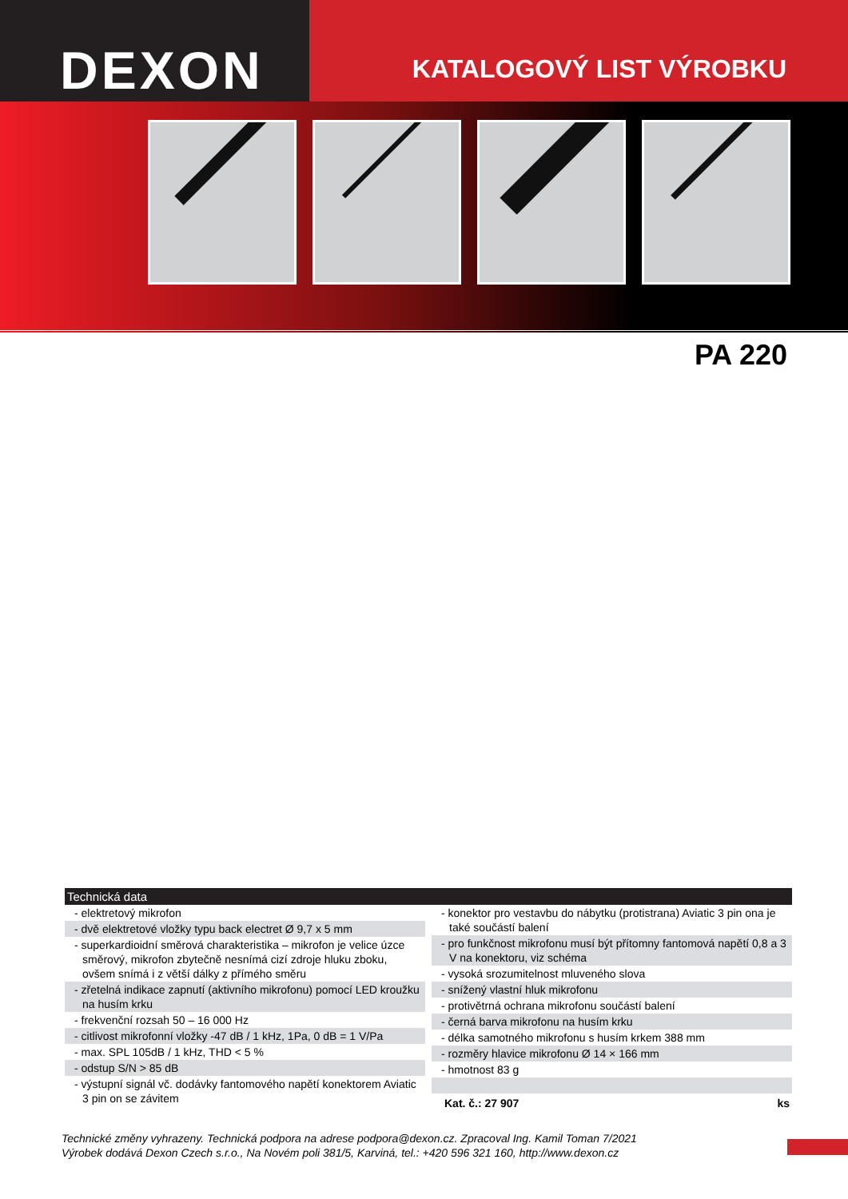DEXON
KATALOGOVÝ LIST VÝROBKU
PA 220
Technická data
- elektretový mikrofon
- dvě elektretové vložky typu back electret Ø 9,7 x 5 mm
- superkardioidní směrová charakteristika – mikrofon je velice úzce směrový, mikrofon zbytečně nesnímá cizí zdroje hluku zboku, ovšem snímá i z větší dálky z přímého směru
- zřetelná indikace zapnutí (aktivního mikrofonu) pomocí LED kroužku na husím krku
- frekvenční rozsah 50 – 16 000 Hz
- citlivost mikrofonní vložky -47 dB / 1 kHz, 1Pa, 0 dB = 1 V/Pa
- max. SPL 105dB / 1 kHz, THD < 5 %
- odstup S/N > 85 dB
- výstupní signál vč. dodávky fantomového napětí konektorem Aviatic 3 pin on se závitem
- konektor pro vestavbu do nábytku (protistrana) Aviatic 3 pin ona je také součástí balení
- pro funkčnost mikrofonu musí být přítomny fantomová napětí 0,8 a 3 V na konektoru, viz schéma
- vysoká srozumitelnost mluveného slova
- snížený vlastní hluk mikrofonu
- protivětrná ochrana mikrofonu součástí balení
- černá barva mikrofonu na husím krku
- délka samotného mikrofonu s husím krkem 388 mm
- rozměry hlavice mikrofonu Ø 14 × 166 mm
- hmotnost 83 g
Kat. č.: 27 907 ks
Technické změny vyhrazeny. Technická podpora na adrese podpora@dexon.cz. Zpracoval Ing. Kamil Toman 7/2021
Výrobek dodává Dexon Czech s.r.o., Na Novém poli 381/5, Karviná, tel.: +420 596 321 160, http://www.dexon.cz